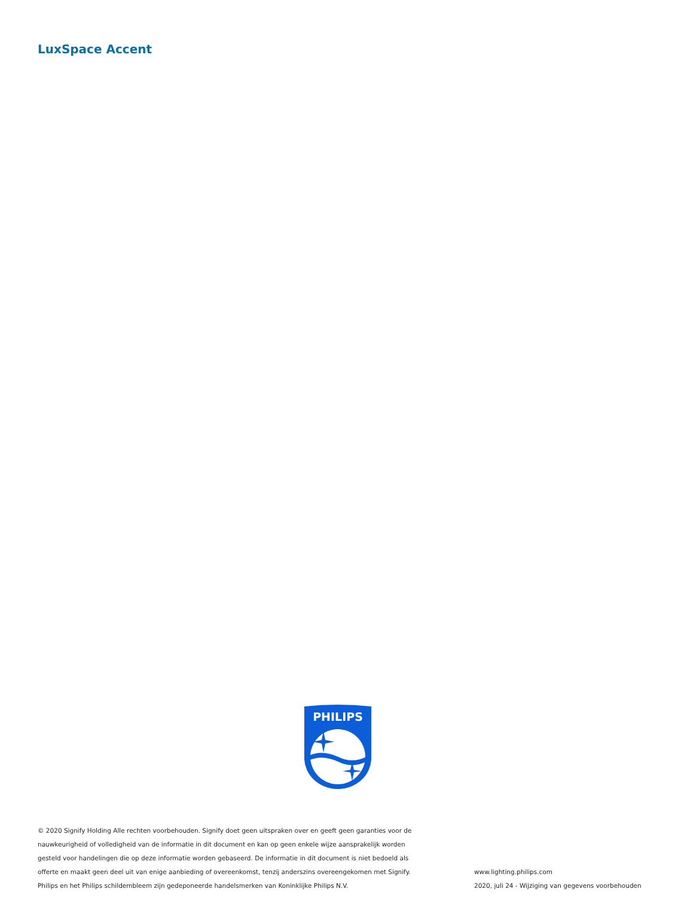LuxSpace Accent
PHILIPS
© 2020 Signify Holding Alle rechten voorbehouden. Signify doet geen uitspraken over en geeft geen garanties voor de nauwkeurigheid of volledigheid van de informatie in dit document en kan op geen enkele wijze aansprakelijk worden gesteld voor handelingen die op deze informatie worden gebaseerd. De informatie in dit document is niet bedoeld als offerte en maakt geen deel uit van enige aanbieding of overeenkomst, tenzij anderszins overeengekomen met Signify. Philips en het Philips schildembleem zijn gedeponeerde handelsmerken van Koninklijke Philips N.V.
www.lighting.philips.com
2020, juli 24 - Wijziging van gegevens voorbehouden